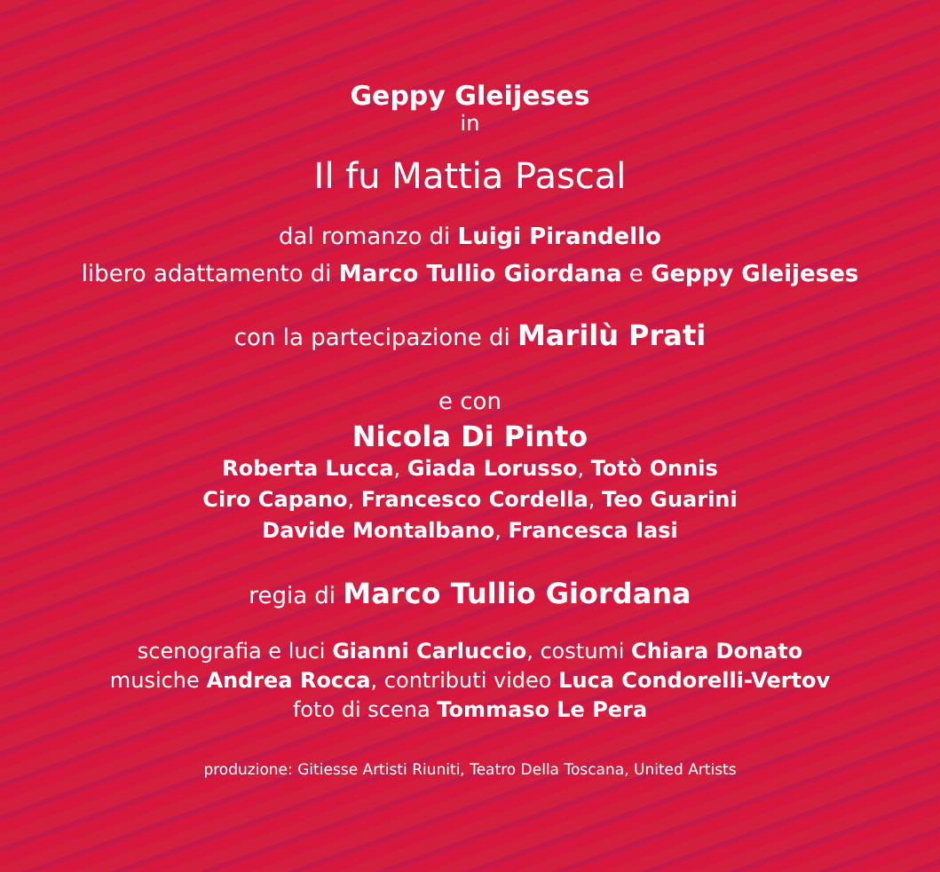Geppy Gleijeses
in
Il fu Mattia Pascal
dal romanzo di Luigi Pirandello
libero adattamento di Marco Tullio Giordana e Geppy Gleijeses
con la partecipazione di Marilù Prati
e con
Nicola Di Pinto
Roberta Lucca, Giada Lorusso, Totò Onnis
Ciro Capano, Francesco Cordella, Teo Guarini
Davide Montalbano, Francesca Iasi
regia di Marco Tullio Giordana
scenografia e luci Gianni Carluccio, costumi Chiara Donato
musiche Andrea Rocca, contributi video Luca Condorelli-Vertov
foto di scena Tommaso Le Pera
produzione: Gitiesse Artisti Riuniti, Teatro Della Toscana, United Artists